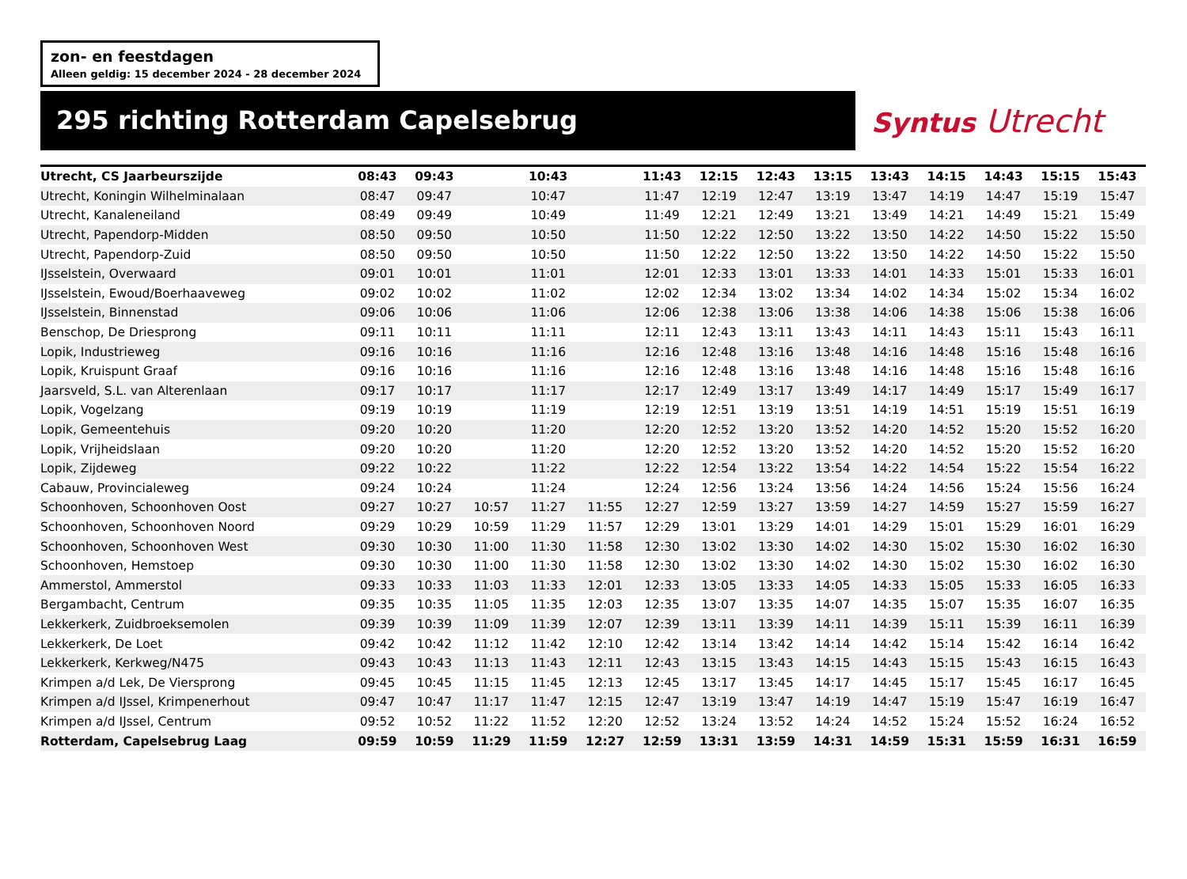zon- en feestdagen
Alleen geldig: 15 december 2024 - 28 december 2024
295 richting Rotterdam Capelsebrug
Syntus Utrecht
| Utrecht, CS Jaarbeurszijde | 08:43 | 09:43 | | 10:43 | | 11:43 | 12:15 | 12:43 | 13:15 | 13:43 | 14:15 | 14:43 | 15:15 | 15:43 |
| --- | --- | --- | --- | --- | --- | --- | --- | --- | --- | --- | --- | --- | --- | --- |
| Utrecht, Koningin Wilhelminalaan | 08:47 | 09:47 | | 10:47 | | 11:47 | 12:19 | 12:47 | 13:19 | 13:47 | 14:19 | 14:47 | 15:19 | 15:47 |
| Utrecht, Kanaleneiland | 08:49 | 09:49 | | 10:49 | | 11:49 | 12:21 | 12:49 | 13:21 | 13:49 | 14:21 | 14:49 | 15:21 | 15:49 |
| Utrecht, Papendorp-Midden | 08:50 | 09:50 | | 10:50 | | 11:50 | 12:22 | 12:50 | 13:22 | 13:50 | 14:22 | 14:50 | 15:22 | 15:50 |
| Utrecht, Papendorp-Zuid | 08:50 | 09:50 | | 10:50 | | 11:50 | 12:22 | 12:50 | 13:22 | 13:50 | 14:22 | 14:50 | 15:22 | 15:50 |
| IJsselstein, Overwaard | 09:01 | 10:01 | | 11:01 | | 12:01 | 12:33 | 13:01 | 13:33 | 14:01 | 14:33 | 15:01 | 15:33 | 16:01 |
| IJsselstein, Ewoud/Boerhaaveweg | 09:02 | 10:02 | | 11:02 | | 12:02 | 12:34 | 13:02 | 13:34 | 14:02 | 14:34 | 15:02 | 15:34 | 16:02 |
| IJsselstein, Binnenstad | 09:06 | 10:06 | | 11:06 | | 12:06 | 12:38 | 13:06 | 13:38 | 14:06 | 14:38 | 15:06 | 15:38 | 16:06 |
| Benschop, De Driesprong | 09:11 | 10:11 | | 11:11 | | 12:11 | 12:43 | 13:11 | 13:43 | 14:11 | 14:43 | 15:11 | 15:43 | 16:11 |
| Lopik, Industrieweg | 09:16 | 10:16 | | 11:16 | | 12:16 | 12:48 | 13:16 | 13:48 | 14:16 | 14:48 | 15:16 | 15:48 | 16:16 |
| Lopik, Kruispunt Graaf | 09:16 | 10:16 | | 11:16 | | 12:16 | 12:48 | 13:16 | 13:48 | 14:16 | 14:48 | 15:16 | 15:48 | 16:16 |
| Jaarsveld, S.L. van Alterenlaan | 09:17 | 10:17 | | 11:17 | | 12:17 | 12:49 | 13:17 | 13:49 | 14:17 | 14:49 | 15:17 | 15:49 | 16:17 |
| Lopik, Vogelzang | 09:19 | 10:19 | | 11:19 | | 12:19 | 12:51 | 13:19 | 13:51 | 14:19 | 14:51 | 15:19 | 15:51 | 16:19 |
| Lopik, Gemeentehuis | 09:20 | 10:20 | | 11:20 | | 12:20 | 12:52 | 13:20 | 13:52 | 14:20 | 14:52 | 15:20 | 15:52 | 16:20 |
| Lopik, Vrijheidslaan | 09:20 | 10:20 | | 11:20 | | 12:20 | 12:52 | 13:20 | 13:52 | 14:20 | 14:52 | 15:20 | 15:52 | 16:20 |
| Lopik, Zijdeweg | 09:22 | 10:22 | | 11:22 | | 12:22 | 12:54 | 13:22 | 13:54 | 14:22 | 14:54 | 15:22 | 15:54 | 16:22 |
| Cabauw, Provincialeweg | 09:24 | 10:24 | | 11:24 | | 12:24 | 12:56 | 13:24 | 13:56 | 14:24 | 14:56 | 15:24 | 15:56 | 16:24 |
| Schoonhoven, Schoonhoven Oost | 09:27 | 10:27 | 10:57 | 11:27 | 11:55 | 12:27 | 12:59 | 13:27 | 13:59 | 14:27 | 14:59 | 15:27 | 15:59 | 16:27 |
| Schoonhoven, Schoonhoven Noord | 09:29 | 10:29 | 10:59 | 11:29 | 11:57 | 12:29 | 13:01 | 13:29 | 14:01 | 14:29 | 15:01 | 15:29 | 16:01 | 16:29 |
| Schoonhoven, Schoonhoven West | 09:30 | 10:30 | 11:00 | 11:30 | 11:58 | 12:30 | 13:02 | 13:30 | 14:02 | 14:30 | 15:02 | 15:30 | 16:02 | 16:30 |
| Schoonhoven, Hemstoep | 09:30 | 10:30 | 11:00 | 11:30 | 11:58 | 12:30 | 13:02 | 13:30 | 14:02 | 14:30 | 15:02 | 15:30 | 16:02 | 16:30 |
| Ammerstol, Ammerstol | 09:33 | 10:33 | 11:03 | 11:33 | 12:01 | 12:33 | 13:05 | 13:33 | 14:05 | 14:33 | 15:05 | 15:33 | 16:05 | 16:33 |
| Bergambacht, Centrum | 09:35 | 10:35 | 11:05 | 11:35 | 12:03 | 12:35 | 13:07 | 13:35 | 14:07 | 14:35 | 15:07 | 15:35 | 16:07 | 16:35 |
| Lekkerkerk, Zuidbroeksemolen | 09:39 | 10:39 | 11:09 | 11:39 | 12:07 | 12:39 | 13:11 | 13:39 | 14:11 | 14:39 | 15:11 | 15:39 | 16:11 | 16:39 |
| Lekkerkerk, De Loet | 09:42 | 10:42 | 11:12 | 11:42 | 12:10 | 12:42 | 13:14 | 13:42 | 14:14 | 14:42 | 15:14 | 15:42 | 16:14 | 16:42 |
| Lekkerkerk, Kerkweg/N475 | 09:43 | 10:43 | 11:13 | 11:43 | 12:11 | 12:43 | 13:15 | 13:43 | 14:15 | 14:43 | 15:15 | 15:43 | 16:15 | 16:43 |
| Krimpen a/d Lek, De Viersprong | 09:45 | 10:45 | 11:15 | 11:45 | 12:13 | 12:45 | 13:17 | 13:45 | 14:17 | 14:45 | 15:17 | 15:45 | 16:17 | 16:45 |
| Krimpen a/d IJssel, Krimpenerhout | 09:47 | 10:47 | 11:17 | 11:47 | 12:15 | 12:47 | 13:19 | 13:47 | 14:19 | 14:47 | 15:19 | 15:47 | 16:19 | 16:47 |
| Krimpen a/d IJssel, Centrum | 09:52 | 10:52 | 11:22 | 11:52 | 12:20 | 12:52 | 13:24 | 13:52 | 14:24 | 14:52 | 15:24 | 15:52 | 16:24 | 16:52 |
| Rotterdam, Capelsebrug Laag | 09:59 | 10:59 | 11:29 | 11:59 | 12:27 | 12:59 | 13:31 | 13:59 | 14:31 | 14:59 | 15:31 | 15:59 | 16:31 | 16:59 |